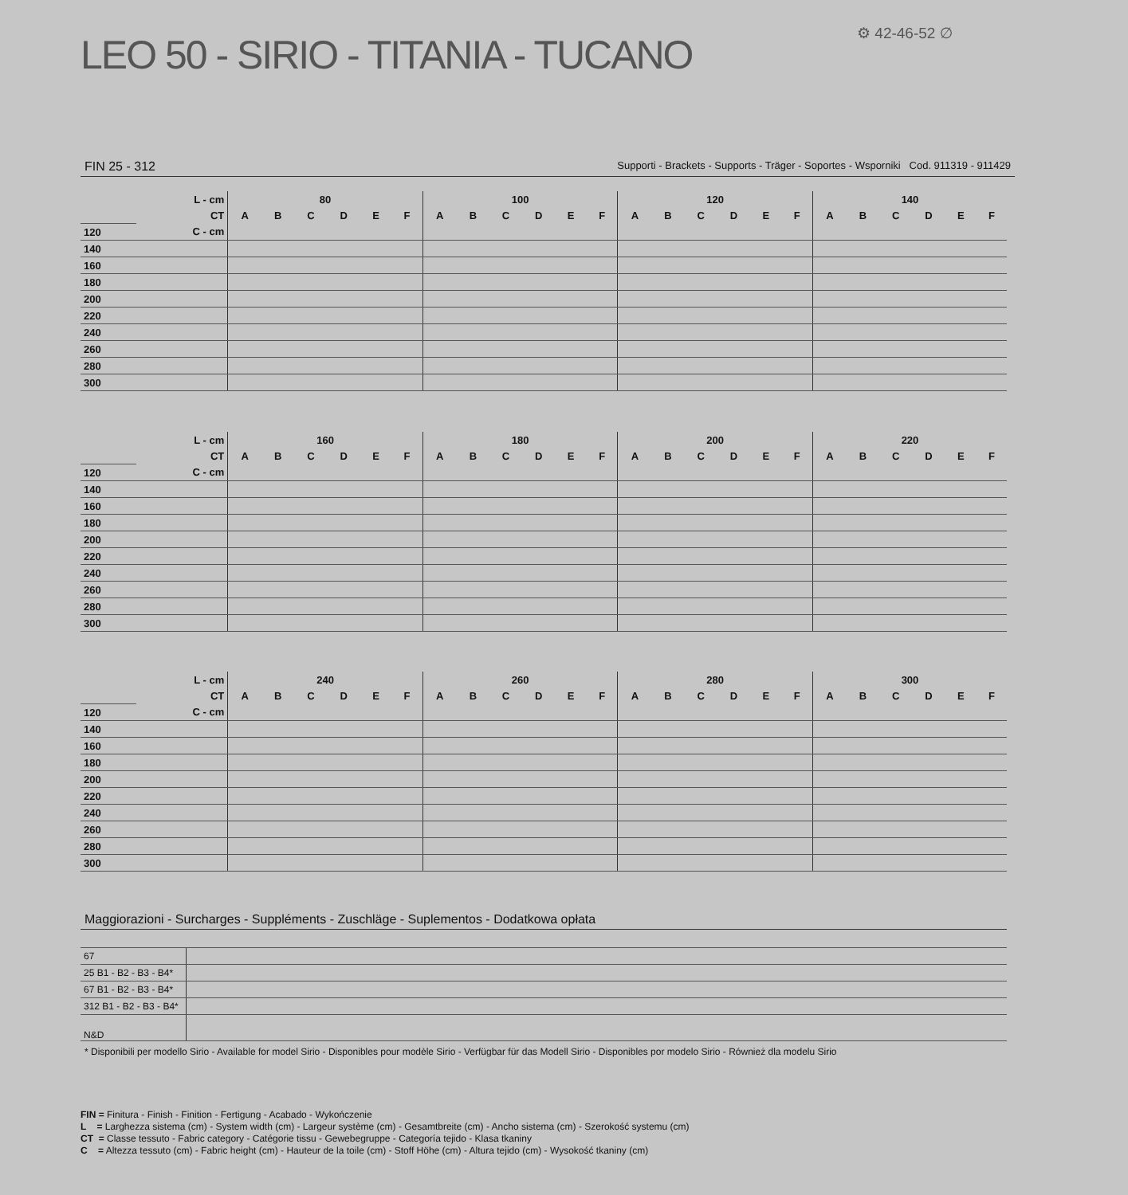LEO 50 - SIRIO - TITANIA - TUCANO
⚙ 42-46-52 ∅
FIN 25 - 312 Supporti - Brackets - Supports - Träger - Soportes - Wsporniki Cod. 911319 - 911429
| | L - cm | 80 | | | | | | 100 | | | | | | 120 | | | | | | 140 | | | | | |
| | CT | A | B | C | D | E | F | A | B | C | D | E | F | A | B | C | D | E | F | A | B | C | D | E | F |
| 120 | C - cm | | | | | | | | | | | | | | | | | | | | | | | | |
| 140 | | | | | | | | | | | | | | | | | | | | | | | | | |
| 160 | | | | | | | | | | | | | | | | | | | | | | | | | |
| 180 | | | | | | | | | | | | | | | | | | | | | | | | | |
| 200 | | | | | | | | | | | | | | | | | | | | | | | | | |
| 220 | | | | | | | | | | | | | | | | | | | | | | | | | |
| 240 | | | | | | | | | | | | | | | | | | | | | | | | | |
| 260 | | | | | | | | | | | | | | | | | | | | | | | | | |
| 280 | | | | | | | | | | | | | | | | | | | | | | | | | |
| 300 | | | | | | | | | | | | | | | | | | | | | | | | | |
| | L - cm | 160 | | | | | | 180 | | | | | | 200 | | | | | | 220 | | | | | |
| | CT | A | B | C | D | E | F | A | B | C | D | E | F | A | B | C | D | E | F | A | B | C | D | E | F |
| 120 | C - cm | | | | | | | | | | | | | | | | | | | | | | | | |
| 140 | | | | | | | | | | | | | | | | | | | | | | | | | |
| 160 | | | | | | | | | | | | | | | | | | | | | | | | | |
| 180 | | | | | | | | | | | | | | | | | | | | | | | | | |
| 200 | | | | | | | | | | | | | | | | | | | | | | | | | |
| 220 | | | | | | | | | | | | | | | | | | | | | | | | | |
| 240 | | | | | | | | | | | | | | | | | | | | | | | | | |
| 260 | | | | | | | | | | | | | | | | | | | | | | | | | |
| 280 | | | | | | | | | | | | | | | | | | | | | | | | | |
| 300 | | | | | | | | | | | | | | | | | | | | | | | | | |
| | L - cm | 240 | | | | | | 260 | | | | | | 280 | | | | | | 300 | | | | | |
| | CT | A | B | C | D | E | F | A | B | C | D | E | F | A | B | C | D | E | F | A | B | C | D | E | F |
| 120 | C - cm | | | | | | | | | | | | | | | | | | | | | | | | |
| 140 | | | | | | | | | | | | | | | | | | | | | | | | | |
| 160 | | | | | | | | | | | | | | | | | | | | | | | | | |
| 180 | | | | | | | | | | | | | | | | | | | | | | | | | |
| 200 | | | | | | | | | | | | | | | | | | | | | | | | | |
| 220 | | | | | | | | | | | | | | | | | | | | | | | | | |
| 240 | | | | | | | | | | | | | | | | | | | | | | | | | |
| 260 | | | | | | | | | | | | | | | | | | | | | | | | | |
| 280 | | | | | | | | | | | | | | | | | | | | | | | | | |
| 300 | | | | | | | | | | | | | | | | | | | | | | | | | |
Maggiorazioni - Surcharges - Suppléments - Zuschläge - Suplementos - Dodatkowa opłata
| 67 | |
| 25 B1 - B2 - B3 - B4* | |
| 67 B1 - B2 - B3 - B4* | |
| 312 B1 - B2 - B3 - B4* | |
| N&D | |
* Disponibili per modello Sirio - Available for model Sirio - Disponibles pour modèle Sirio - Verfügbar für das Modell Sirio - Disponibles por modelo Sirio - Również dla modelu Sirio
FIN = Finitura - Finish - Finition - Fertigung - Acabado - Wykończenie
L = Larghezza sistema (cm) - System width (cm) - Largeur système (cm) - Gesamtbreite (cm) - Ancho sistema (cm) - Szerokość systemu (cm)
CT = Classe tessuto - Fabric category - Catégorie tissu - Gewebegruppe - Categoría tejido - Klasa tkaniny
C = Altezza tessuto (cm) - Fabric height (cm) - Hauteur de la toile (cm) - Stoff Höhe (cm) - Altura tejido (cm) - Wysokość tkaniny (cm)